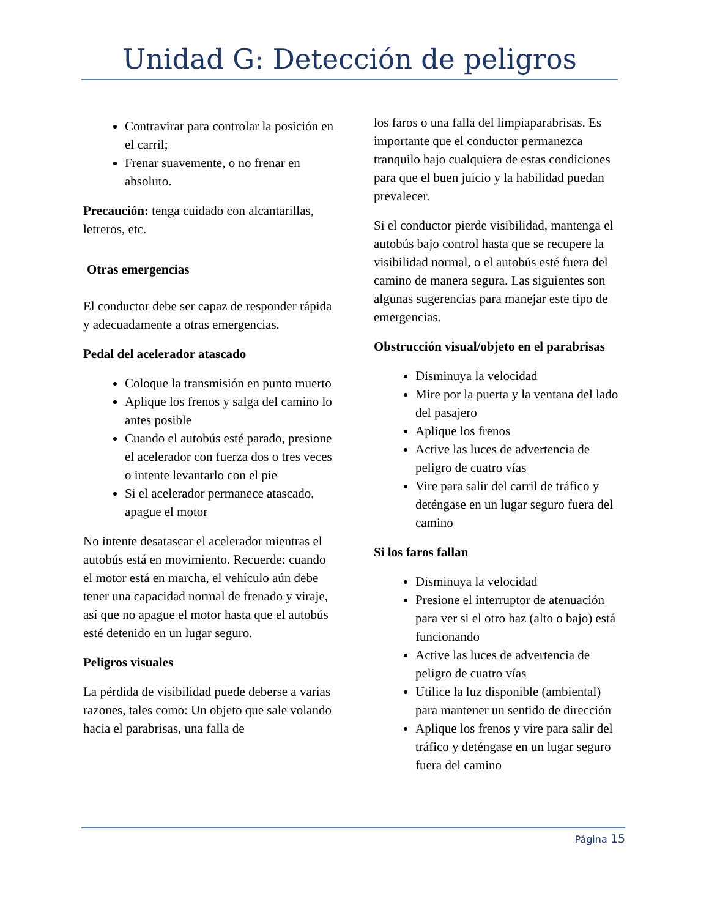Unidad G: Detección de peligros
Contravirar para controlar la posición en el carril;
Frenar suavemente, o no frenar en absoluto.
Precaución: tenga cuidado con alcantarillas, letreros, etc.
Otras emergencias
El conductor debe ser capaz de responder rápida y adecuadamente a otras emergencias.
Pedal del acelerador atascado
Coloque la transmisión en punto muerto
Aplique los frenos y salga del camino lo antes posible
Cuando el autobús esté parado, presione el acelerador con fuerza dos o tres veces o intente levantarlo con el pie
Si el acelerador permanece atascado, apague el motor
No intente desatascar el acelerador mientras el autobús está en movimiento. Recuerde: cuando el motor está en marcha, el vehículo aún debe tener una capacidad normal de frenado y viraje, así que no apague el motor hasta que el autobús esté detenido en un lugar seguro.
Peligros visuales
La pérdida de visibilidad puede deberse a varias razones, tales como: Un objeto que sale volando hacia el parabrisas, una falla de
los faros o una falla del limpiaparabrisas. Es importante que el conductor permanezca tranquilo bajo cualquiera de estas condiciones para que el buen juicio y la habilidad puedan prevalecer.
Si el conductor pierde visibilidad, mantenga el autobús bajo control hasta que se recupere la visibilidad normal, o el autobús esté fuera del camino de manera segura. Las siguientes son algunas sugerencias para manejar este tipo de emergencias.
Obstrucción visual/objeto en el parabrisas
Disminuya la velocidad
Mire por la puerta y la ventana del lado del pasajero
Aplique los frenos
Active las luces de advertencia de peligro de cuatro vías
Vire para salir del carril de tráfico y deténgase en un lugar seguro fuera del camino
Si los faros fallan
Disminuya la velocidad
Presione el interruptor de atenuación para ver si el otro haz (alto o bajo) está funcionando
Active las luces de advertencia de peligro de cuatro vías
Utilice la luz disponible (ambiental) para mantener un sentido de dirección
Aplique los frenos y vire para salir del tráfico y deténgase en un lugar seguro fuera del camino
Página 15